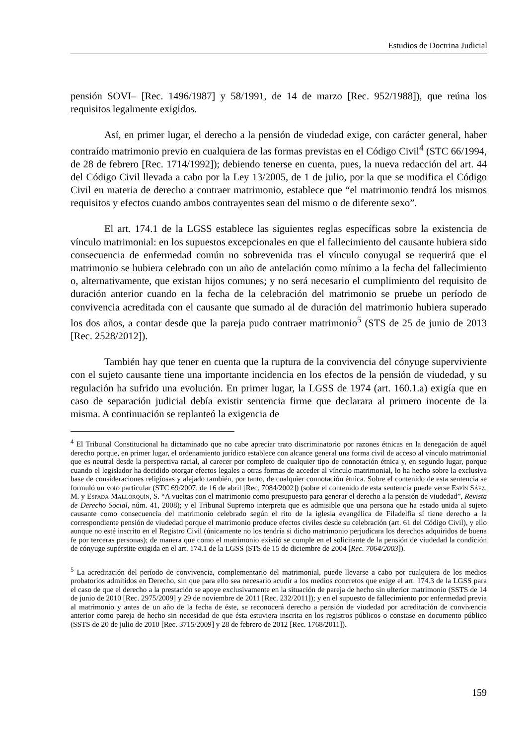Estudios de Doctrina Judicial
pensión SOVI– [Rec. 1496/1987] y 58/1991, de 14 de marzo [Rec. 952/1988]), que reúna los requisitos legalmente exigidos.
Así, en primer lugar, el derecho a la pensión de viudedad exige, con carácter general, haber contraído matrimonio previo en cualquiera de las formas previstas en el Código Civil<sup>4</sup> (STC 66/1994, de 28 de febrero [Rec. 1714/1992]); debiendo tenerse en cuenta, pues, la nueva redacción del art. 44 del Código Civil llevada a cabo por la Ley 13/2005, de 1 de julio, por la que se modifica el Código Civil en materia de derecho a contraer matrimonio, establece que “el matrimonio tendrá los mismos requisitos y efectos cuando ambos contrayentes sean del mismo o de diferente sexo”.
El art. 174.1 de la LGSS establece las siguientes reglas específicas sobre la existencia de vínculo matrimonial: en los supuestos excepcionales en que el fallecimiento del causante hubiera sido consecuencia de enfermedad común no sobrevenida tras el vínculo conyugal se requerirá que el matrimonio se hubiera celebrado con un año de antelación como mínimo a la fecha del fallecimiento o, alternativamente, que existan hijos comunes; y no será necesario el cumplimiento del requisito de duración anterior cuando en la fecha de la celebración del matrimonio se pruebe un período de convivencia acreditada con el causante que sumado al de duración del matrimonio hubiera superado los dos años, a contar desde que la pareja pudo contraer matrimonio<sup>5</sup> (STS de 25 de junio de 2013 [Rec. 2528/2012]).
También hay que tener en cuenta que la ruptura de la convivencia del cónyuge superviviente con el sujeto causante tiene una importante incidencia en los efectos de la pensión de viudedad, y su regulación ha sufrido una evolución. En primer lugar, la LGSS de 1974 (art. 160.1.a) exigía que en caso de separación judicial debía existir sentencia firme que declarara al primero inocente de la misma. A continuación se replanteó la exigencia de
<sup>4</sup> El Tribunal Constitucional ha dictaminado que no cabe apreciar trato discriminatorio por razones étnicas en la denegación de aquél derecho porque, en primer lugar, el ordenamiento jurídico establece con alcance general una forma civil de acceso al vínculo matrimonial que es neutral desde la perspectiva racial, al carecer por completo de cualquier tipo de connotación étnica y, en segundo lugar, porque cuando el legislador ha decidido otorgar efectos legales a otras formas de acceder al vínculo matrimonial, lo ha hecho sobre la exclusiva base de consideraciones religiosas y alejado también, por tanto, de cualquier connotación étnica. Sobre el contenido de esta sentencia se formuló un voto particular (STC 69/2007, de 16 de abril [Rec. 7084/2002]) (sobre el contenido de esta sentencia puede verse Espín Sáez, M. y Espada Mallorquín, S. “A vueltas con el matrimonio como presupuesto para generar el derecho a la pensión de viudedad”, Revista de Derecho Social, núm. 41, 2008); y el Tribunal Supremo interpreta que es admisible que una persona que ha estado unida al sujeto causante como consecuencia del matrimonio celebrado según el rito de la iglesia evangélica de Filadelfia sí tiene derecho a la correspondiente pensión de viudedad porque el matrimonio produce efectos civiles desde su celebración (art. 61 del Código Civil), y ello aunque no esté inscrito en el Registro Civil (únicamente no los tendría si dicho matrimonio perjudicara los derechos adquiridos de buena fe por terceras personas); de manera que como el matrimonio existió se cumple en el solicitante de la pensión de viudedad la condición de cónyuge supérstite exigida en el art. 174.1 de la LGSS (STS de 15 de diciembre de 2004 [Rec. 7064/2003]).
<sup>5</sup> La acreditación del período de convivencia, complementario del matrimonial, puede llevarse a cabo por cualquiera de los medios probatorios admitidos en Derecho, sin que para ello sea necesario acudir a los medios concretos que exige el art. 174.3 de la LGSS para el caso de que el derecho a la prestación se apoye exclusivamente en la situación de pareja de hecho sin ulterior matrimonio (SSTS de 14 de junio de 2010 [Rec. 2975/2009] y 29 de noviembre de 2011 [Rec. 232/2011]); y en el supuesto de fallecimiento por enfermedad previa al matrimonio y antes de un año de la fecha de éste, se reconocerá derecho a pensión de viudedad por acreditación de convivencia anterior como pareja de hecho sin necesidad de que ésta estuviera inscrita en los registros públicos o constase en documento público (SSTS de 20 de julio de 2010 [Rec. 3715/2009] y 28 de febrero de 2012 [Rec. 1768/2011]).
159